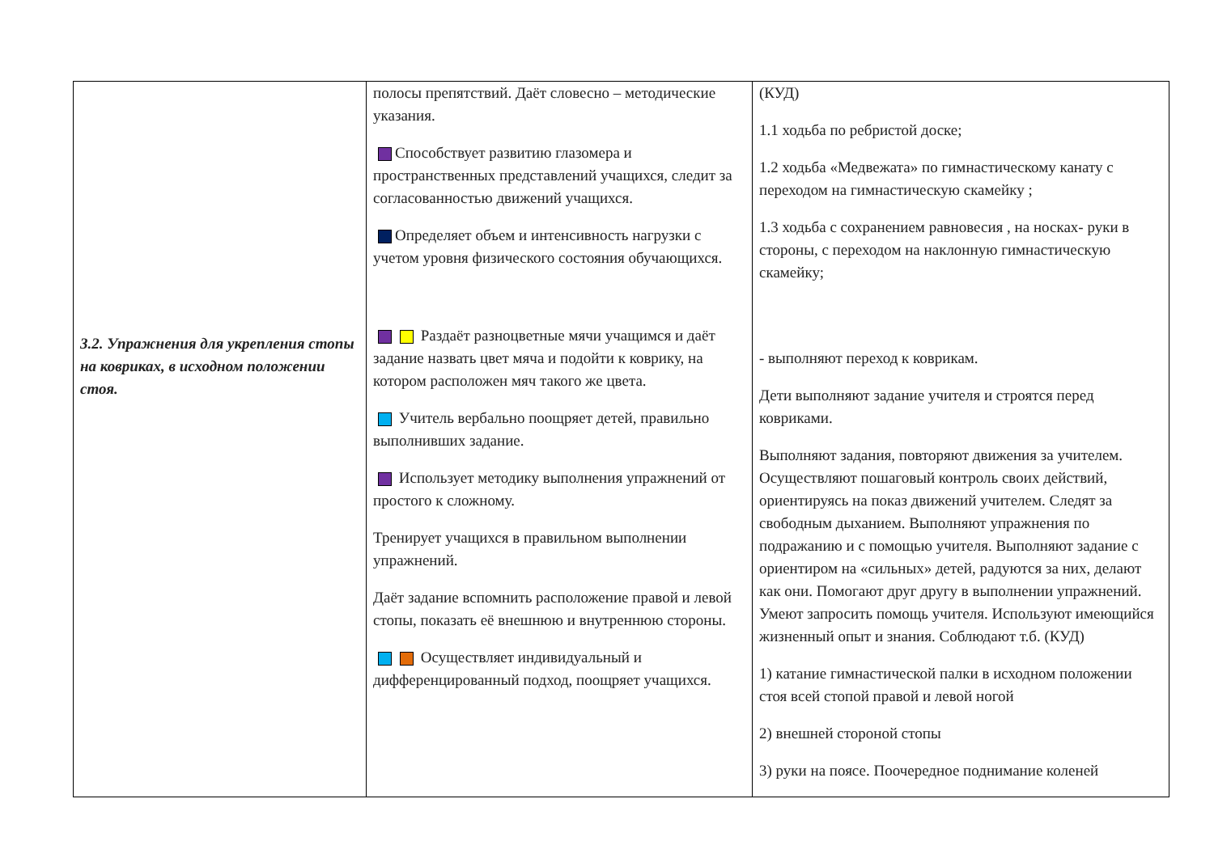| 3.2. Упражнения для укрепления стопы на ковриках, в исходном положении стоя. | полосы препятствий. Даёт словесно – методические указания. Способствует развитию глазомера и пространственных представлений учащихся, следит за согласованностью движений учащихся. Определяет объем и интенсивность нагрузки с учетом уровня физического состояния обучающихся. Раздаёт разноцветные мячи учащимся и даёт задание назвать цвет мяча и подойти к коврику, на котором расположен мяч такого же цвета. Учитель вербально поощряет детей, правильно выполнивших задание. Использует методику выполнения упражнений от простого к сложному. Тренирует учащихся в правильном выполнении упражнений. Даёт задание вспомнить расположение правой и левой стопы, показать её внешнюю и внутреннюю стороны. Осуществляет индивидуальный и дифференцированный подход, поощряет учащихся. | (КУД) 1.1 ходьба по ребристой доске; 1.2 ходьба «Медвежата» по гимнастическому канату с переходом на гимнастическую скамейку ; 1.3 ходьба с сохранением равновесия , на носках- руки в стороны, с переходом на наклонную гимнастическую скамейку; - выполняют переход к коврикам. Дети выполняют задание учителя и строятся перед ковриками. Выполняют задания, повторяют движения за учителем. Осуществляют пошаговый контроль своих действий, ориентируясь на показ движений учителем. Следят за свободным дыханием. Выполняют упражнения по подражанию и с помощью учителя. Выполняют задание с ориентиром на «сильных» детей, радуются за них, делают как они. Помогают друг другу в выполнении упражнений. Умеют запросить помощь учителя. Используют имеющийся жизненный опыт и знания. Соблюдают т.б. (КУД) 1) катание гимнастической палки в исходном положении стоя всей стопой правой и левой ногой 2) внешней стороной стопы 3) руки на поясе. Поочередное поднимание коленей |